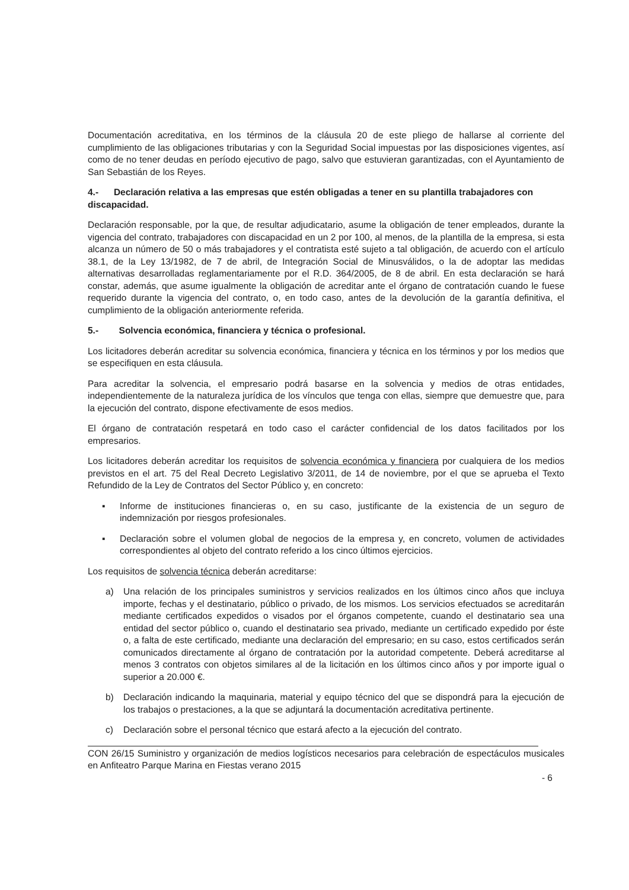Documentación acreditativa, en los términos de la cláusula 20 de este pliego de hallarse al corriente del cumplimiento de las obligaciones tributarias y con la Seguridad Social impuestas por las disposiciones vigentes, así como de no tener deudas en período ejecutivo de pago, salvo que estuvieran garantizadas, con el Ayuntamiento de San Sebastián de los Reyes.
4.- Declaración relativa a las empresas que estén obligadas a tener en su plantilla trabajadores con discapacidad.
Declaración responsable, por la que, de resultar adjudicatario, asume la obligación de tener empleados, durante la vigencia del contrato, trabajadores con discapacidad en un 2 por 100, al menos, de la plantilla de la empresa, si esta alcanza un número de 50 o más trabajadores y el contratista esté sujeto a tal obligación, de acuerdo con el artículo 38.1, de la Ley 13/1982, de 7 de abril, de Integración Social de Minusválidos, o la de adoptar las medidas alternativas desarrolladas reglamentariamente por el R.D. 364/2005, de 8 de abril. En esta declaración se hará constar, además, que asume igualmente la obligación de acreditar ante el órgano de contratación cuando le fuese requerido durante la vigencia del contrato, o, en todo caso, antes de la devolución de la garantía definitiva, el cumplimiento de la obligación anteriormente referida.
5.- Solvencia económica, financiera y técnica o profesional.
Los licitadores deberán acreditar su solvencia económica, financiera y técnica en los términos y por los medios que se especifiquen en esta cláusula.
Para acreditar la solvencia, el empresario podrá basarse en la solvencia y medios de otras entidades, independientemente de la naturaleza jurídica de los vínculos que tenga con ellas, siempre que demuestre que, para la ejecución del contrato, dispone efectivamente de esos medios.
El órgano de contratación respetará en todo caso el carácter confidencial de los datos facilitados por los empresarios.
Los licitadores deberán acreditar los requisitos de solvencia económica y financiera por cualquiera de los medios previstos en el art. 75 del Real Decreto Legislativo 3/2011, de 14 de noviembre, por el que se aprueba el Texto Refundido de la Ley de Contratos del Sector Público y, en concreto:
▪ Informe de instituciones financieras o, en su caso, justificante de la existencia de un seguro de indemnización por riesgos profesionales.
▪ Declaración sobre el volumen global de negocios de la empresa y, en concreto, volumen de actividades correspondientes al objeto del contrato referido a los cinco últimos ejercicios.
Los requisitos de solvencia técnica deberán acreditarse:
a) Una relación de los principales suministros y servicios realizados en los últimos cinco años que incluya importe, fechas y el destinatario, público o privado, de los mismos. Los servicios efectuados se acreditarán mediante certificados expedidos o visados por el órganos competente, cuando el destinatario sea una entidad del sector público o, cuando el destinatario sea privado, mediante un certificado expedido por éste o, a falta de este certificado, mediante una declaración del empresario; en su caso, estos certificados serán comunicados directamente al órgano de contratación por la autoridad competente. Deberá acreditarse al menos 3 contratos con objetos similares al de la licitación en los últimos cinco años y por importe igual o superior a 20.000 €.
b) Declaración indicando la maquinaria, material y equipo técnico del que se dispondrá para la ejecución de los trabajos o prestaciones, a la que se adjuntará la documentación acreditativa pertinente.
c) Declaración sobre el personal técnico que estará afecto a la ejecución del contrato.
CON 26/15 Suministro y organización de medios logísticos necesarios para celebración de espectáculos musicales en Anfiteatro Parque Marina en Fiestas verano 2015
- 6